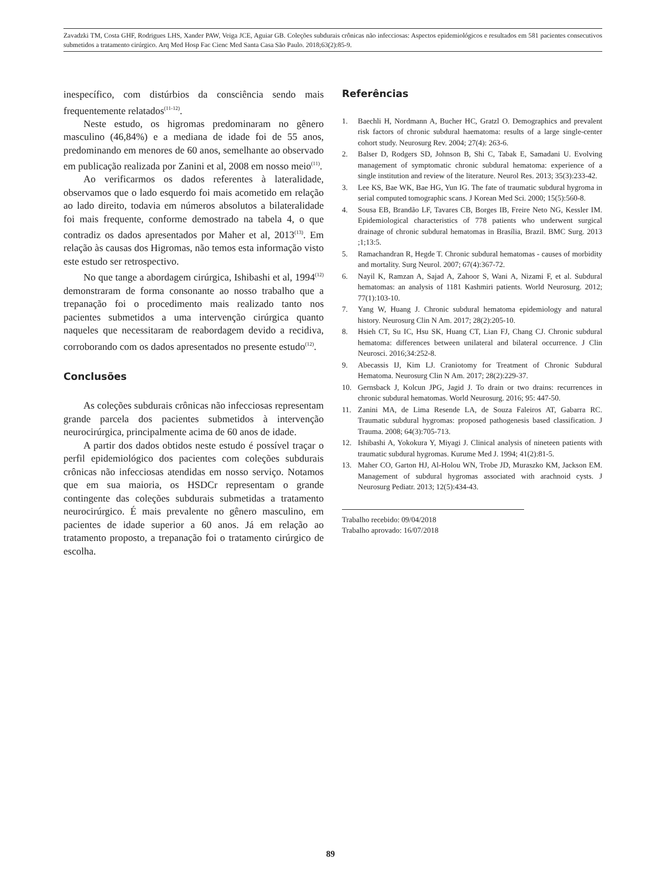Zavadzki TM, Costa GHF, Rodrigues LHS, Xander PAW, Veiga JCE, Aguiar GB. Coleções subdurais crônicas não infecciosas: Aspectos epidemiológicos e resultados em 581 pacientes consecutivos submetidos a tratamento cirúrgico. Arq Med Hosp Fac Cienc Med Santa Casa São Paulo. 2018;63(2):85-9.
inespecífico, com distúrbios da consciência sendo mais frequentemente relatados<sup>(11-12)</sup>.
Neste estudo, os higromas predominaram no gênero masculino (46,84%) e a mediana de idade foi de 55 anos, predominando em menores de 60 anos, semelhante ao observado em publicação realizada por Zanini et al, 2008 em nosso meio<sup>(11)</sup>.
Ao verificarmos os dados referentes à lateralidade, observamos que o lado esquerdo foi mais acometido em relação ao lado direito, todavia em números absolutos a bilateralidade foi mais frequente, conforme demostrado na tabela 4, o que contradiz os dados apresentados por Maher et al, 2013<sup>(13)</sup>. Em relação às causas dos Higromas, não temos esta informação visto este estudo ser retrospectivo.
No que tange a abordagem cirúrgica, Ishibashi et al, 1994<sup>(12)</sup> demonstraram de forma consonante ao nosso trabalho que a trepanação foi o procedimento mais realizado tanto nos pacientes submetidos a uma intervenção cirúrgica quanto naqueles que necessitaram de reabordagem devido a recidiva, corroborando com os dados apresentados no presente estudo<sup>(12)</sup>.
Conclusões
As coleções subdurais crônicas não infecciosas representam grande parcela dos pacientes submetidos à intervenção neurocirúrgica, principalmente acima de 60 anos de idade.
A partir dos dados obtidos neste estudo é possível traçar o perfil epidemiológico dos pacientes com coleções subdurais crônicas não infecciosas atendidas em nosso serviço. Notamos que em sua maioria, os HSDCr representam o grande contingente das coleções subdurais submetidas a tratamento neurocirúrgico. É mais prevalente no gênero masculino, em pacientes de idade superior a 60 anos. Já em relação ao tratamento proposto, a trepanação foi o tratamento cirúrgico de escolha.
Referências
1. Baechli H, Nordmann A, Bucher HC, Gratzl O. Demographics and prevalent risk factors of chronic subdural haematoma: results of a large single-center cohort study. Neurosurg Rev. 2004; 27(4): 263-6.
2. Balser D, Rodgers SD, Johnson B, Shi C, Tabak E, Samadani U. Evolving management of symptomatic chronic subdural hematoma: experience of a single institution and review of the literature. Neurol Res. 2013; 35(3):233-42.
3. Lee KS, Bae WK, Bae HG, Yun IG. The fate of traumatic subdural hygroma in serial computed tomographic scans. J Korean Med Sci. 2000; 15(5):560-8.
4. Sousa EB, Brandão LF, Tavares CB, Borges IB, Freire Neto NG, Kessler IM. Epidemiological characteristics of 778 patients who underwent surgical drainage of chronic subdural hematomas in Brasília, Brazil. BMC Surg. 2013 ;1;13:5.
5. Ramachandran R, Hegde T. Chronic subdural hematomas - causes of morbidity and mortality. Surg Neurol. 2007; 67(4):367-72.
6. Nayil K, Ramzan A, Sajad A, Zahoor S, Wani A, Nizami F, et al. Subdural hematomas: an analysis of 1181 Kashmiri patients. World Neurosurg. 2012; 77(1):103-10.
7. Yang W, Huang J. Chronic subdural hematoma epidemiology and natural history. Neurosurg Clin N Am. 2017; 28(2):205-10.
8. Hsieh CT, Su IC, Hsu SK, Huang CT, Lian FJ, Chang CJ. Chronic subdural hematoma: differences between unilateral and bilateral occurrence. J Clin Neurosci. 2016;34:252-8.
9. Abecassis IJ, Kim LJ. Craniotomy for Treatment of Chronic Subdural Hematoma. Neurosurg Clin N Am. 2017; 28(2):229-37.
10. Gernsback J, Kolcun JPG, Jagid J. To drain or two drains: recurrences in chronic subdural hematomas. World Neurosurg. 2016; 95: 447-50.
11. Zanini MA, de Lima Resende LA, de Souza Faleiros AT, Gabarra RC. Traumatic subdural hygromas: proposed pathogenesis based classification. J Trauma. 2008; 64(3):705-713.
12. Ishibashi A, Yokokura Y, Miyagi J. Clinical analysis of nineteen patients with traumatic subdural hygromas. Kurume Med J. 1994; 41(2):81-5.
13. Maher CO, Garton HJ, Al-Holou WN, Trobe JD, Muraszko KM, Jackson EM. Management of subdural hygromas associated with arachnoid cysts. J Neurosurg Pediatr. 2013; 12(5):434-43.
Trabalho recebido: 09/04/2018
Trabalho aprovado: 16/07/2018
89